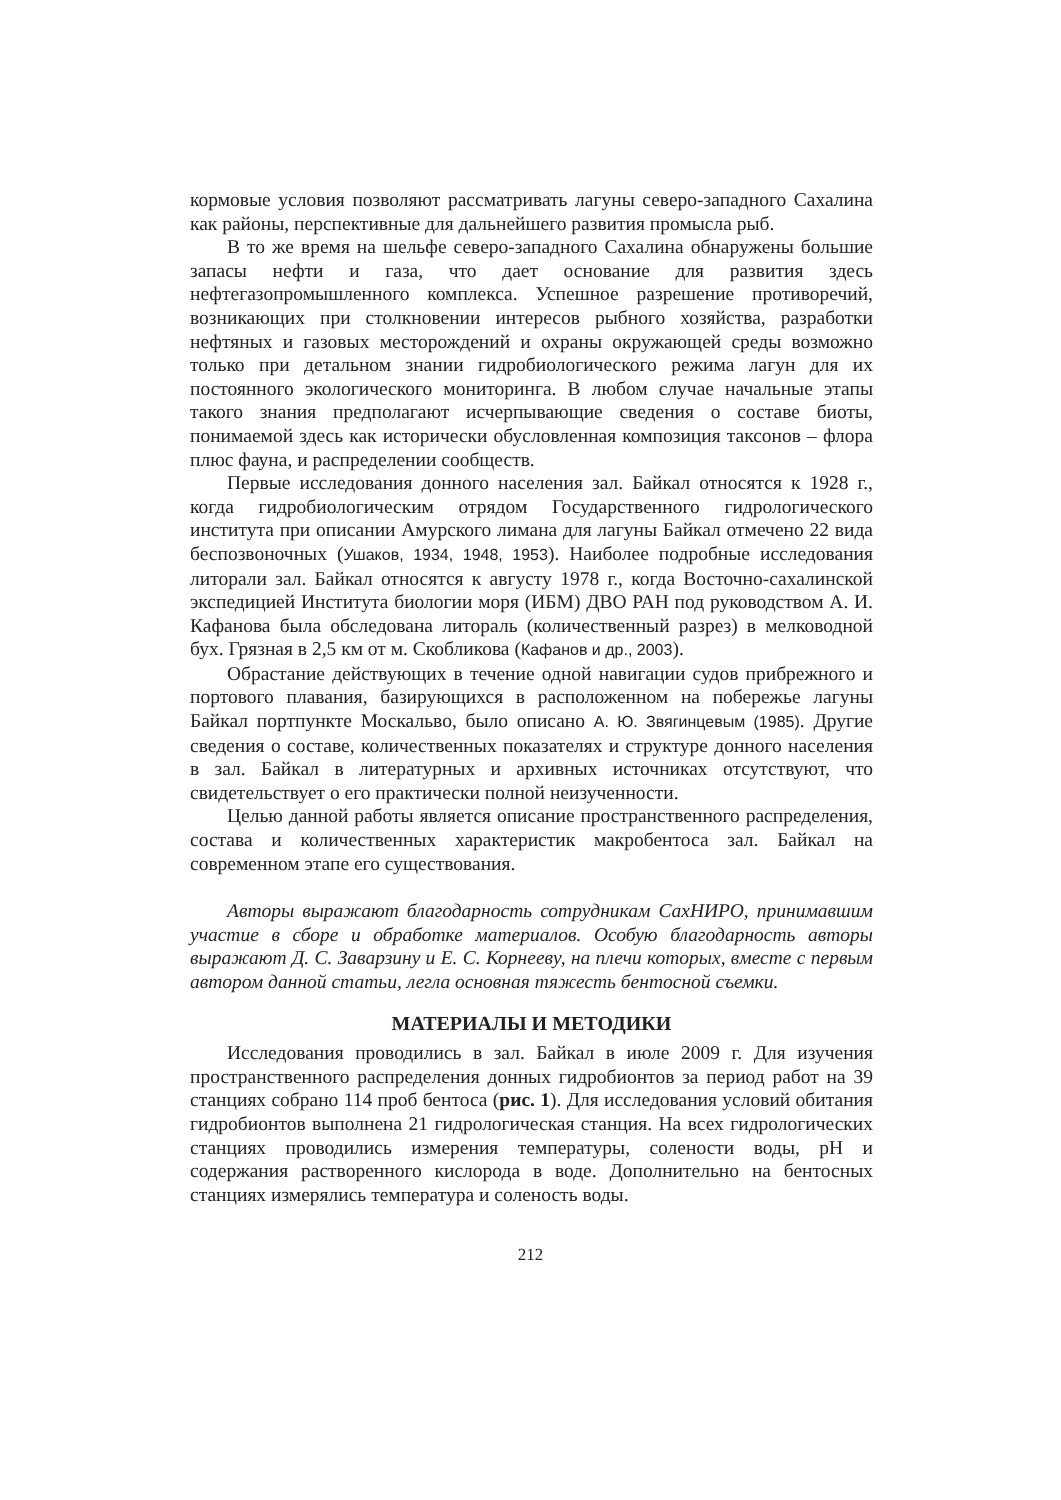кормовые условия позволяют рассматривать лагуны северо-западного Сахалина как районы, перспективные для дальнейшего развития промысла рыб.
В то же время на шельфе северо-западного Сахалина обнаружены большие запасы нефти и газа, что дает основание для развития здесь нефтегазопромышленного комплекса. Успешное разрешение противоречий, возникающих при столкновении интересов рыбного хозяйства, разработки нефтяных и газовых месторождений и охраны окружающей среды возможно только при детальном знании гидробиологического режима лагун для их постоянного экологического мониторинга. В любом случае начальные этапы такого знания предполагают исчерпывающие сведения о составе биоты, понимаемой здесь как исторически обусловленная композиция таксонов – флора плюс фауна, и распределении сообществ.
Первые исследования донного населения зал. Байкал относятся к 1928 г., когда гидробиологическим отрядом Государственного гидрологического института при описании Амурского лимана для лагуны Байкал отмечено 22 вида беспозвоночных (Ушаков, 1934, 1948, 1953). Наиболее подробные исследования литорали зал. Байкал относятся к августу 1978 г., когда Восточно-сахалинской экспедицией Института биологии моря (ИБМ) ДВО РАН под руководством А. И. Кафанова была обследована литораль (количественный разрез) в мелководной бух. Грязная в 2,5 км от м. Скобликова (Кафанов и др., 2003).
Обрастание действующих в течение одной навигации судов прибрежного и портового плавания, базирующихся в расположенном на побережье лагуны Байкал портпункте Москальво, было описано А. Ю. Звягинцевым (1985). Другие сведения о составе, количественных показателях и структуре донного населения в зал. Байкал в литературных и архивных источниках отсутствуют, что свидетельствует о его практически полной неизученности.
Целью данной работы является описание пространственного распределения, состава и количественных характеристик макробентоса зал. Байкал на современном этапе его существования.
Авторы выражают благодарность сотрудникам СахНИРО, принимавшим участие в сборе и обработке материалов. Особую благодарность авторы выражают Д. С. Заварзину и Е. С. Корнееву, на плечи которых, вместе с первым автором данной статьи, легла основная тяжесть бентосной съемки.
МАТЕРИАЛЫ И МЕТОДИКИ
Исследования проводились в зал. Байкал в июле 2009 г. Для изучения пространственного распределения донных гидробионтов за период работ на 39 станциях собрано 114 проб бентоса (рис. 1). Для исследования условий обитания гидробионтов выполнена 21 гидрологическая станция. На всех гидрологических станциях проводились измерения температуры, солености воды, pH и содержания растворенного кислорода в воде. Дополнительно на бентосных станциях измерялись температура и соленость воды.
212